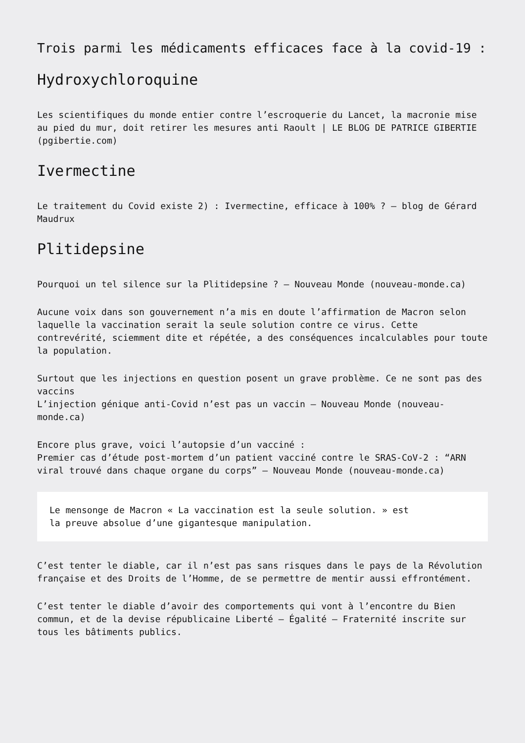Trois parmi les médicaments efficaces face à la covid-19 :
Hydroxychloroquine
Les scientifiques du monde entier contre l’escroquerie du Lancet, la macronie mise au pied du mur, doit retirer les mesures anti Raoult | LE BLOG DE PATRICE GIBERTIE (pgibertie.com)
Ivermectine
Le traitement du Covid existe 2) : Ivermectine, efficace à 100% ? – blog de Gérard Maudrux
Plitidepsine
Pourquoi un tel silence sur la Plitidepsine ? – Nouveau Monde (nouveau-monde.ca)
Aucune voix dans son gouvernement n’a mis en doute l’affirmation de Macron selon laquelle la vaccination serait la seule solution contre ce virus. Cette contrevérité, sciemment dite et répétée, a des conséquences incalculables pour toute la population.
Surtout que les injections en question posent un grave problème. Ce ne sont pas des vaccins
L’injection génique anti-Covid n’est pas un vaccin – Nouveau Monde (nouveau-monde.ca)
Encore plus grave, voici l’autopsie d’un vacciné :
Premier cas d’étude post-mortem d’un patient vacciné contre le SRAS-CoV-2 : “ARN viral trouvé dans chaque organe du corps” – Nouveau Monde (nouveau-monde.ca)
Le mensonge de Macron « La vaccination est la seule solution. » est
la preuve absolue d’une gigantesque manipulation.
C’est tenter le diable, car il n’est pas sans risques dans le pays de la Révolution française et des Droits de l’Homme, de se permettre de mentir aussi effrontément.
C’est tenter le diable d’avoir des comportements qui vont à l’encontre du Bien commun, et de la devise républicaine Liberté – Égalité – Fraternité inscrite sur tous les bâtiments publics.